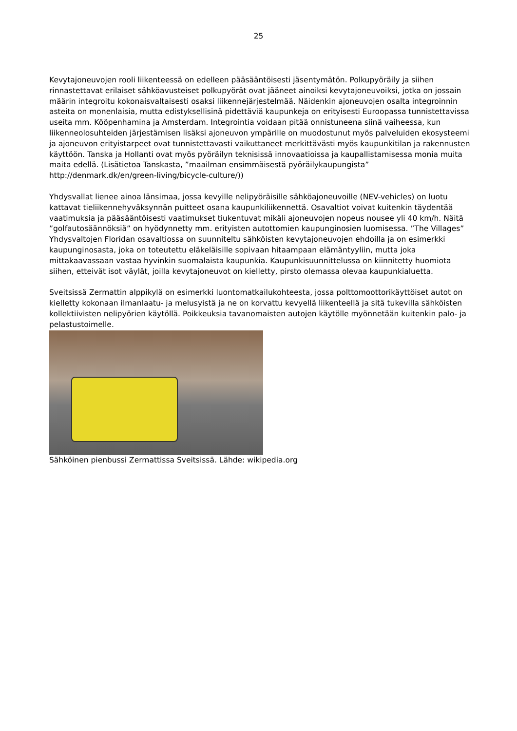25
Kevytajoneuvojen rooli liikenteessä on edelleen pääsääntöisesti jäsentymätön. Polkupyöräily ja siihen rinnastettavat erilaiset sähköavusteiset polkupyörät ovat jääneet ainoiksi kevytajoneuvoiksi, jotka on jossain määrin integroitu kokonaisvaltaisesti osaksi liikennejärjestelmää. Näidenkin ajoneuvojen osalta integroinnin asteita on monenlaisia, mutta edistyksellisinä pidettäviä kaupunkeja on erityisesti Euroopassa tunnistettavissa useita mm. Kööpenhamina ja Amsterdam. Integrointia voidaan pitää onnistuneena siinä vaiheessa, kun liikenneolosuhteiden järjestämisen lisäksi ajoneuvon ympärille on muodostunut myös palveluiden ekosysteemi ja ajoneuvon erityistarpeet ovat tunnistettavasti vaikuttaneet merkittävästi myös kaupunkitilan ja rakennusten käyttöön. Tanska ja Hollanti ovat myös pyöräilyn teknisissä innovaatioissa ja kaupallistamisessa monia muita maita edellä. (Lisätietoa Tanskasta, ”maailman ensimmäisestä pyöräilykaupungista” http://denmark.dk/en/green-living/bicycle-culture/))
Yhdysvallat lienee ainoa länsimaa, jossa kevyille nelipyöräisille sähköajoneuvoille (NEV-vehicles) on luotu kattavat tieliikennehyväksynnän puitteet osana kaupunkiliikennettä. Osavaltiot voivat kuitenkin täydentää vaatimuksia ja pääsääntöisesti vaatimukset tiukentuvat mikäli ajoneuvojen nopeus nousee yli 40 km/h. Näitä ”golfautosäännöksiä” on hyödynnetty mm. erityisten autottomien kaupunginosien luomisessa. ”The Villages” Yhdysvaltojen Floridan osavaltiossa on suunniteltu sähköisten kevytajoneuvojen ehdoilla ja on esimerkki kaupunginosasta, joka on toteutettu eläkeläisille sopivaan hitaampaan elämäntyyliin, mutta joka mittakaavassaan vastaa hyvinkin suomalaista kaupunkia. Kaupunkisuunnittelussa on kiinnitetty huomiota siihen, etteivät isot väylät, joilla kevytajoneuvot on kielletty, pirsto olemassa olevaa kaupunkialuetta.
Sveitsissä Zermattin alppikylä on esimerkki luontomatkailukohteesta, jossa polttomoottorikäyttöiset autot on kielletty kokonaan ilmanlaatu- ja melusyistä ja ne on korvattu kevyellä liikenteellä ja sitä tukevilla sähköisten kollektiivisten nelipyörien käytöllä. Poikkeuksia tavanomaisten autojen käytölle myönnetään kuitenkin palo- ja pelastustoimelle.
Sähköinen pienbussi Zermattissa Sveitsissä. Lähde: wikipedia.org